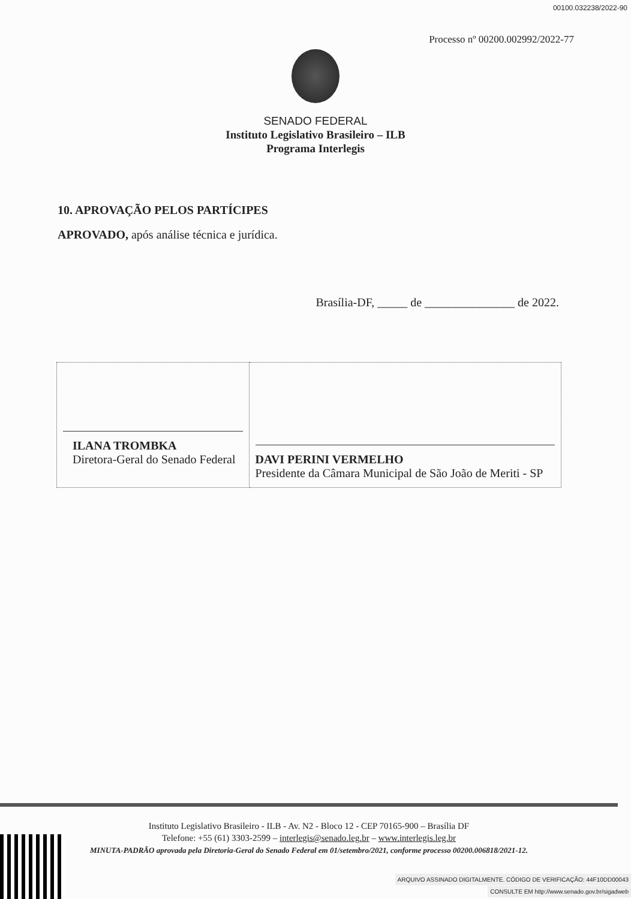00100.032238/2022-90
Processo nº 00200.002992/2022-77
SENADO FEDERAL
Instituto Legislativo Brasileiro – ILB
Programa Interlegis
10. APROVAÇÃO PELOS PARTÍCIPES
APROVADO, após análise técnica e jurídica.
Brasília-DF, _____ de _______________ de 2022.
| ILANA TROMBKA Diretora-Geral do Senado Federal | DAVI PERINI VERMELHO Presidente da Câmara Municipal de São João de Meriti - SP |
Instituto Legislativo Brasileiro - ILB - Av. N2 - Bloco 12 - CEP 70165-900 – Brasília DF
Telefone: +55 (61) 3303-2599 – interlegis@senado.leg.br – www.interlegis.leg.br
MINUTA-PADRÃO aprovada pela Diretoria-Geral do Senado Federal em 01/setembro/2021, conforme processo 00200.006818/2021-12.
ARQUIVO ASSINADO DIGITALMENTE. CÓDIGO DE VERIFICAÇÃO: 44F10DD00043
CONSULTE EM http://www.senado.gov.br/sigadweb